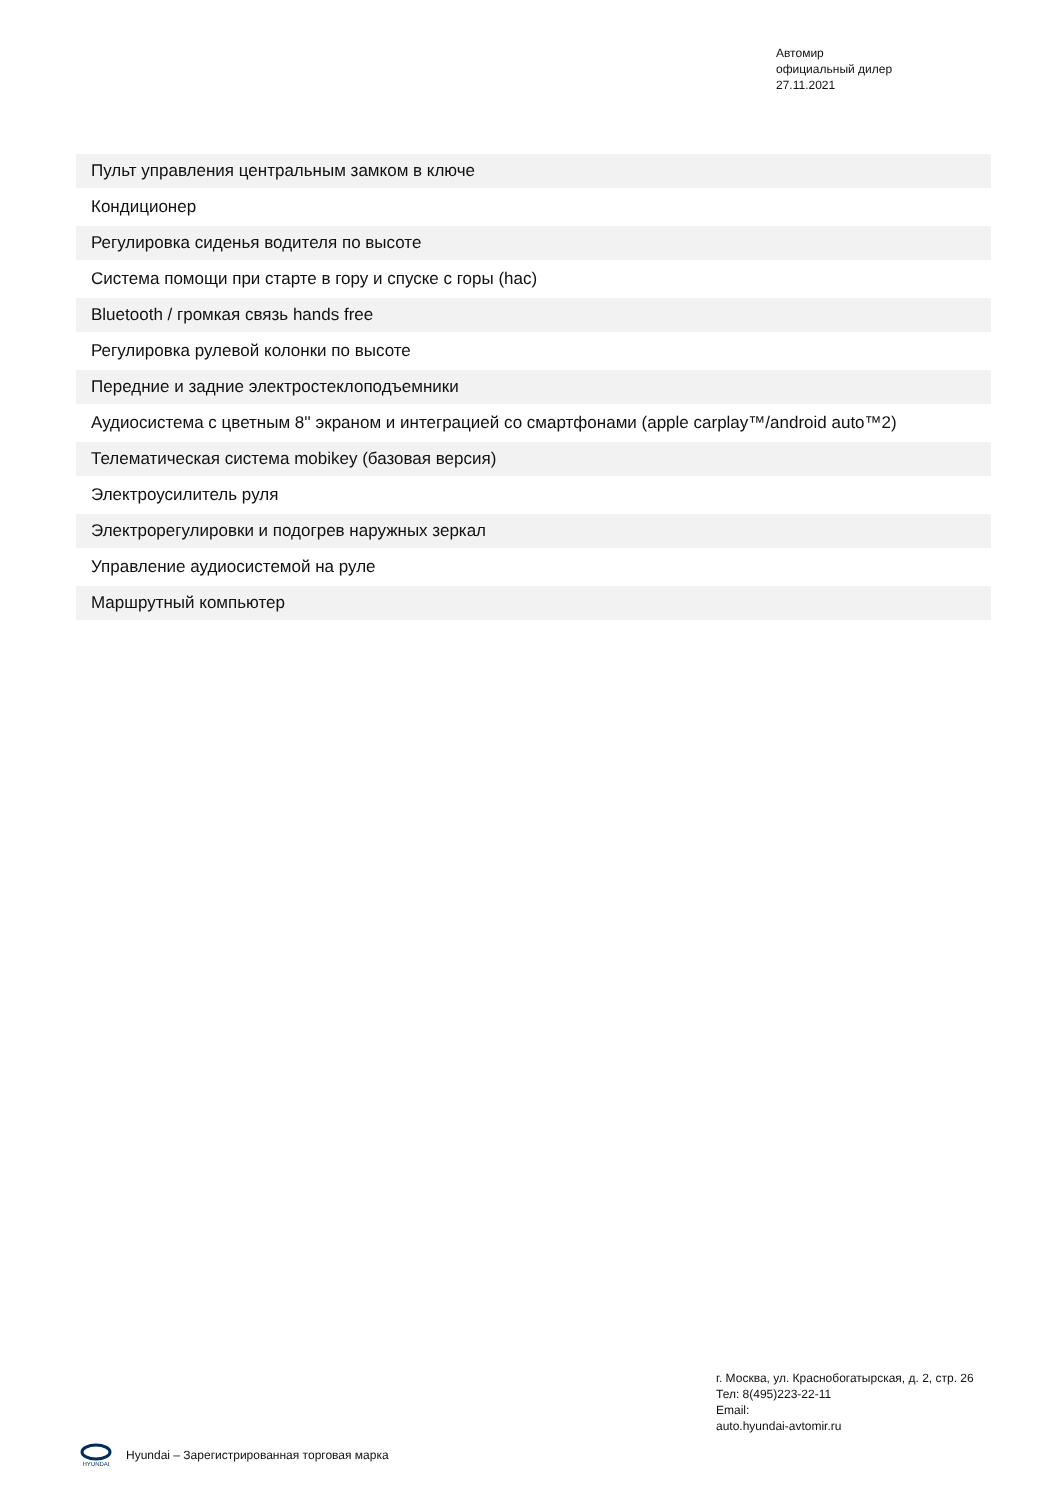Автомир
официальный дилер
27.11.2021
| Пульт управления центральным замком в ключе |
| Кондиционер |
| Регулировка сиденья водителя по высоте |
| Система помощи при старте в гору и спуске с горы (hac) |
| Bluetooth / громкая связь hands free |
| Регулировка рулевой колонки по высоте |
| Передние и задние электростеклоподъемники |
| Аудиосистема с цветным 8'' экраном и интеграцией со смартфонами (apple carplay™/android auto™2) |
| Телематическая система mobikey (базовая версия) |
| Электроусилитель руля |
| Электрорегулировки и подогрев наружных зеркал |
| Управление аудиосистемой на руле |
| Маршрутный компьютер |
г. Москва, ул. Краснобогатырская, д. 2, стр. 26
Тел: 8(495)223-22-11
Email:
auto.hyundai-avtomir.ru
HYUNDAI
Hyundai – Зарегистрированная торговая марка